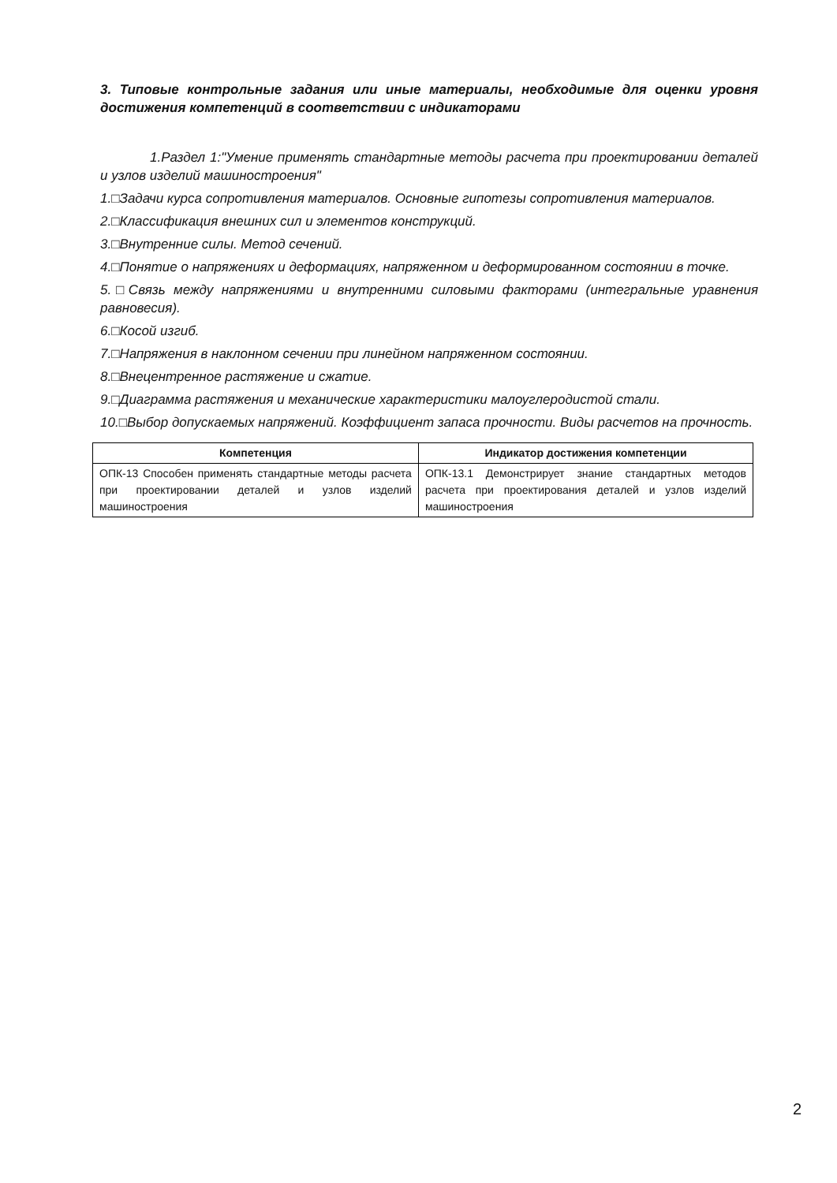3. Типовые контрольные задания или иные материалы, необходимые для оценки уровня достижения компетенций в соответствии с индикаторами
1.Раздел 1:"Умение применять стандартные методы расчета при проектировании деталей и узлов изделий машиностроения"
1.□Задачи курса сопротивления материалов. Основные гипотезы сопротивления материалов.
2.□Классификация внешних сил и элементов конструкций.
3.□Внутренние силы. Метод сечений.
4.□Понятие о напряжениях и деформациях, напряженном и деформированном состоянии в точке.
5.□Связь между напряжениями и внутренними силовыми факторами (интегральные уравнения равновесия).
6.□Косой изгиб.
7.□Напряжения в наклонном сечении при линейном напряженном состоянии.
8.□Внецентренное растяжение и сжатие.
9.□Диаграмма растяжения и механические характеристики малоуглеродистой стали.
10.□Выбор допускаемых напряжений. Коэффициент запаса прочности. Виды расчетов на прочность.
| Компетенция | Индикатор достижения компетенции |
| --- | --- |
| ОПК-13 Способен применять стандартные методы расчета при проектировании деталей и узлов изделий машиностроения | ОПК-13.1 Демонстрирует знание стандартных методов расчета при проектирования деталей и узлов изделий машиностроения |
2